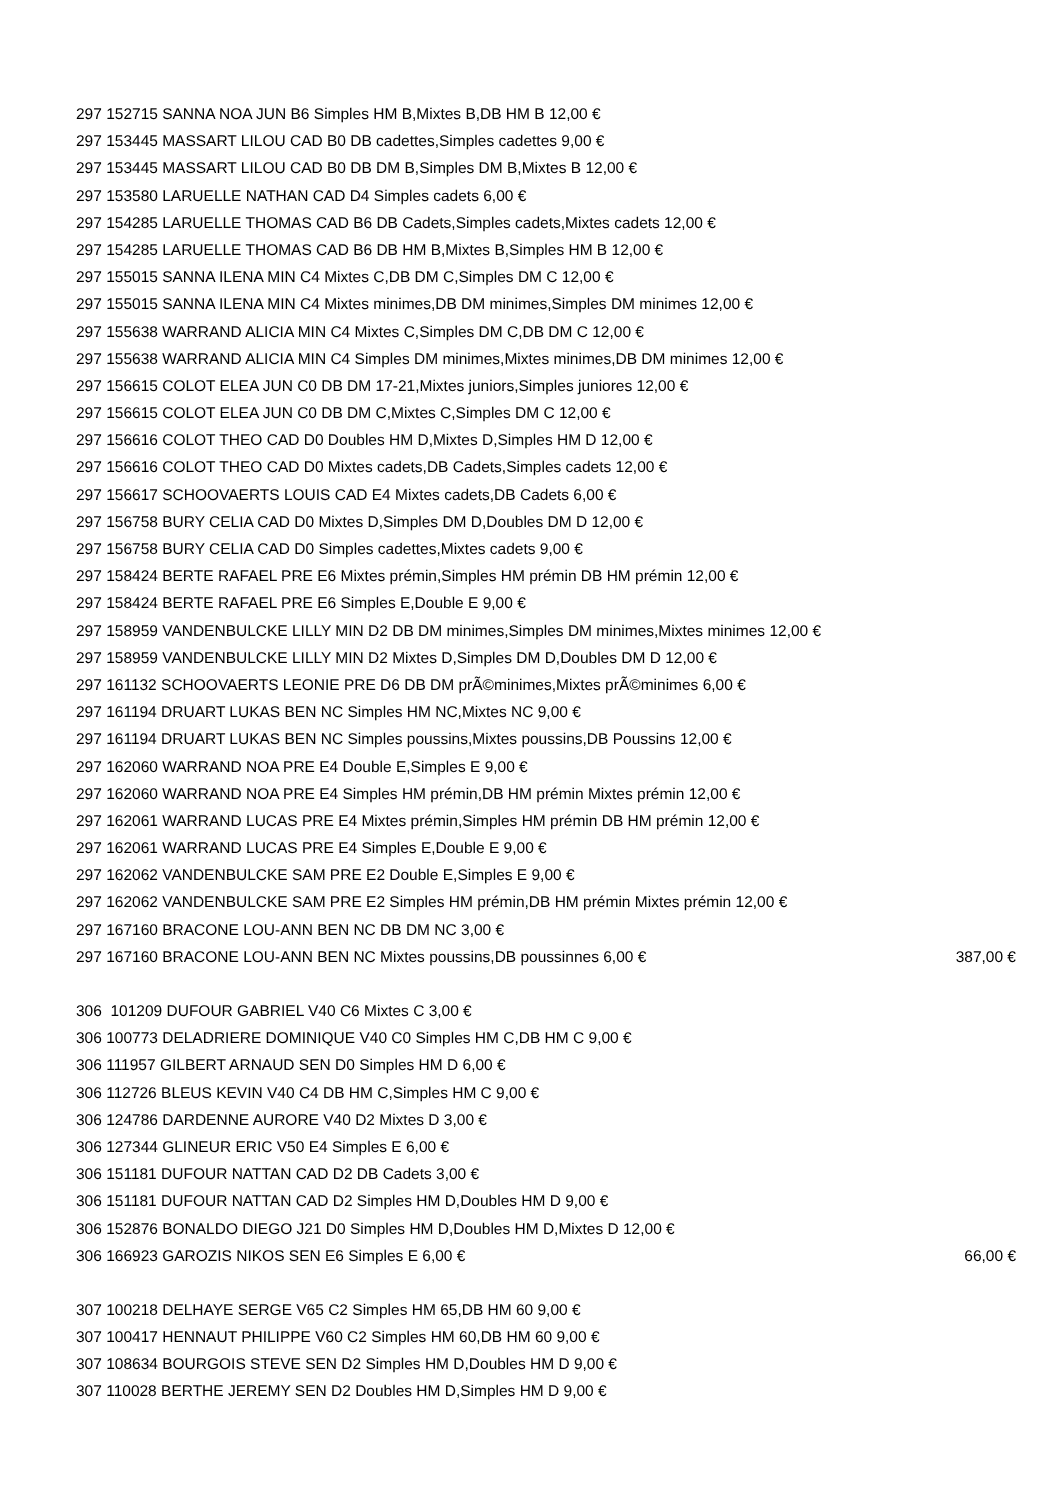297 152715 SANNA NOA JUN B6 Simples HM B,Mixtes B,DB HM B 12,00 €
297 153445 MASSART LILOU CAD B0 DB cadettes,Simples cadettes 9,00 €
297 153445 MASSART LILOU CAD B0 DB DM B,Simples DM B,Mixtes B 12,00 €
297 153580 LARUELLE NATHAN CAD D4 Simples cadets 6,00 €
297 154285 LARUELLE THOMAS CAD B6 DB Cadets,Simples cadets,Mixtes cadets 12,00 €
297 154285 LARUELLE THOMAS CAD B6 DB HM B,Mixtes B,Simples HM B 12,00 €
297 155015 SANNA ILENA MIN C4 Mixtes C,DB DM C,Simples DM C 12,00 €
297 155015 SANNA ILENA MIN C4 Mixtes minimes,DB DM minimes,Simples DM minimes 12,00 €
297 155638 WARRAND ALICIA MIN C4 Mixtes C,Simples DM C,DB DM C 12,00 €
297 155638 WARRAND ALICIA MIN C4 Simples DM minimes,Mixtes minimes,DB DM minimes 12,00 €
297 156615 COLOT ELEA JUN C0 DB DM 17-21,Mixtes juniors,Simples juniores 12,00 €
297 156615 COLOT ELEA JUN C0 DB DM C,Mixtes C,Simples DM C 12,00 €
297 156616 COLOT THEO CAD D0 Doubles HM D,Mixtes D,Simples HM D 12,00 €
297 156616 COLOT THEO CAD D0 Mixtes cadets,DB Cadets,Simples cadets 12,00 €
297 156617 SCHOOVAERTS LOUIS CAD E4 Mixtes cadets,DB Cadets 6,00 €
297 156758 BURY CELIA CAD D0 Mixtes D,Simples DM D,Doubles DM D 12,00 €
297 156758 BURY CELIA CAD D0 Simples cadettes,Mixtes cadets 9,00 €
297 158424 BERTE RAFAEL PRE E6 Mixtes prémin,Simples HM prémin DB HM prémin 12,00 €
297 158424 BERTE RAFAEL PRE E6 Simples E,Double E 9,00 €
297 158959 VANDENBULCKE LILLY MIN D2 DB DM minimes,Simples DM minimes,Mixtes minimes 12,00 €
297 158959 VANDENBULCKE LILLY MIN D2 Mixtes D,Simples DM D,Doubles DM D 12,00 €
297 161132 SCHOOVAERTS LEONIE PRE D6 DB DM prÃ©minimes,Mixtes prÃ©minimes 6,00 €
297 161194 DRUART LUKAS BEN NC Simples HM NC,Mixtes NC 9,00 €
297 161194 DRUART LUKAS BEN NC Simples poussins,Mixtes poussins,DB Poussins 12,00 €
297 162060 WARRAND NOA PRE E4 Double E,Simples E 9,00 €
297 162060 WARRAND NOA PRE E4 Simples HM prémin,DB HM prémin Mixtes prémin 12,00 €
297 162061 WARRAND LUCAS PRE E4 Mixtes prémin,Simples HM prémin DB HM prémin 12,00 €
297 162061 WARRAND LUCAS PRE E4 Simples E,Double E 9,00 €
297 162062 VANDENBULCKE SAM PRE E2 Double E,Simples E 9,00 €
297 162062 VANDENBULCKE SAM PRE E2 Simples HM prémin,DB HM prémin Mixtes prémin 12,00 €
297 167160 BRACONE LOU-ANN BEN NC DB DM NC 3,00 €
297 167160 BRACONE LOU-ANN BEN NC Mixtes poussins,DB poussinnes 6,00 € 387,00 €
306 101209 DUFOUR GABRIEL V40 C6 Mixtes C 3,00 €
306 100773 DELADRIERE DOMINIQUE V40 C0 Simples HM C,DB HM C 9,00 €
306 111957 GILBERT ARNAUD SEN D0 Simples HM D 6,00 €
306 112726 BLEUS KEVIN V40 C4 DB HM C,Simples HM C 9,00 €
306 124786 DARDENNE AURORE V40 D2 Mixtes D 3,00 €
306 127344 GLINEUR ERIC V50 E4 Simples E 6,00 €
306 151181 DUFOUR NATTAN CAD D2 DB Cadets 3,00 €
306 151181 DUFOUR NATTAN CAD D2 Simples HM D,Doubles HM D 9,00 €
306 152876 BONALDO DIEGO J21 D0 Simples HM D,Doubles HM D,Mixtes D 12,00 €
306 166923 GAROZIS NIKOS SEN E6 Simples E 6,00 € 66,00 €
307 100218 DELHAYE SERGE V65 C2 Simples HM 65,DB HM 60 9,00 €
307 100417 HENNAUT PHILIPPE V60 C2 Simples HM 60,DB HM 60 9,00 €
307 108634 BOURGOIS STEVE SEN D2 Simples HM D,Doubles HM D 9,00 €
307 110028 BERTHE JEREMY SEN D2 Doubles HM D,Simples HM D 9,00 €